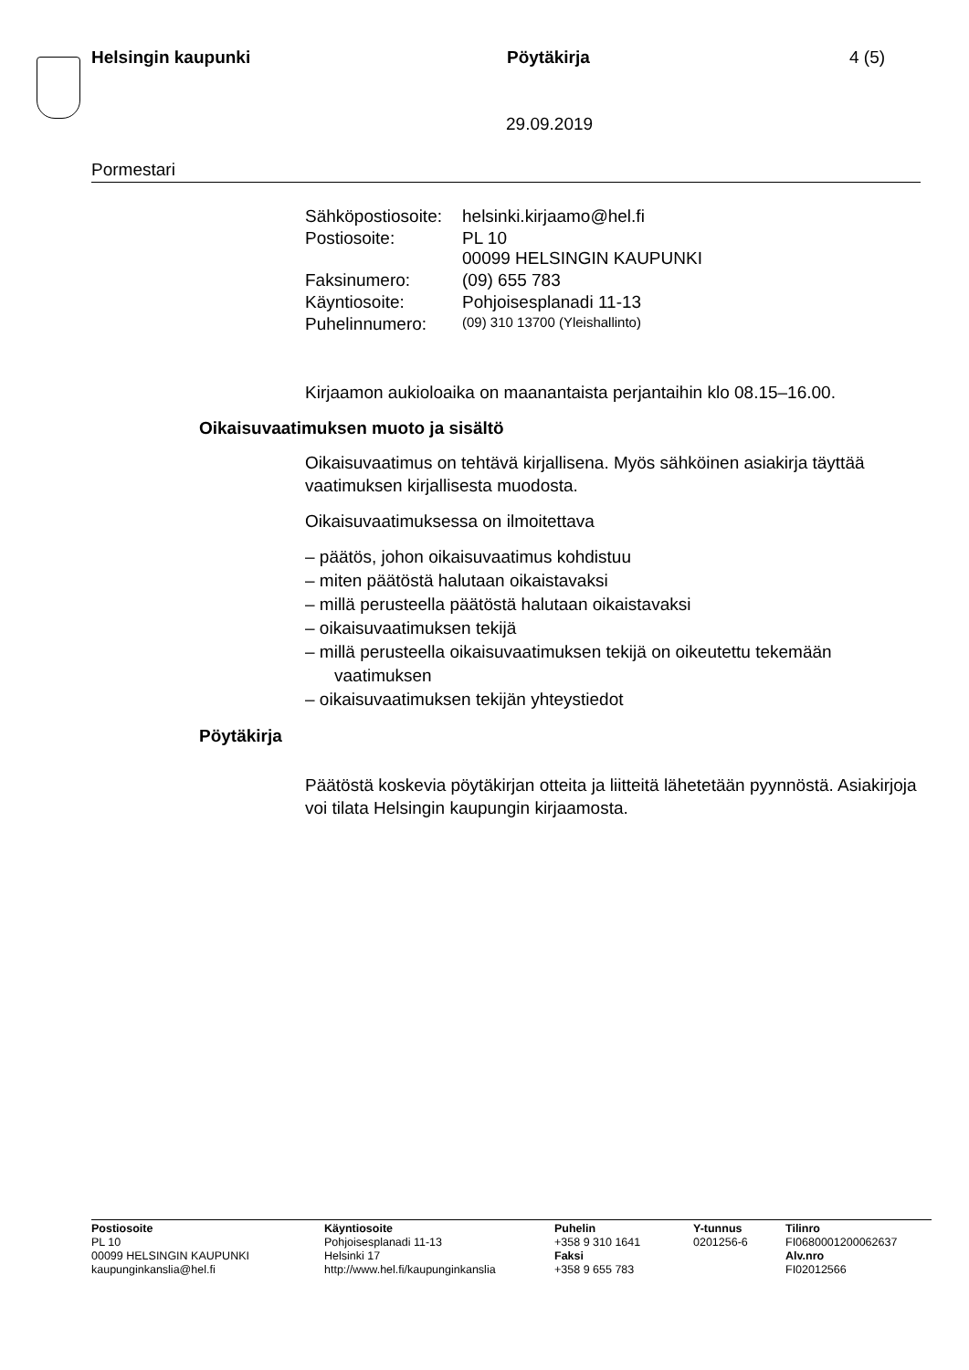Helsingin kaupunki Pöytäkirja 4 (5)
29.09.2019
Pormestari
| Sähköpostiosoite: | helsinki.kirjaamo@hel.fi |
| Postiosoite: | PL 10 00099 HELSINGIN KAUPUNKI |
| Faksinumero: | (09) 655 783 |
| Käyntiosoite: | Pohjoisesplanadi 11-13 |
| Puhelinnumero: | (09) 310 13700 (Yleishallinto) |
Kirjaamon aukioloaika on maanantaista perjantaihin klo 08.15–16.00.
Oikaisuvaatimuksen muoto ja sisältö
Oikaisuvaatimus on tehtävä kirjallisena. Myös sähköinen asiakirja täyttää vaatimuksen kirjallisesta muodosta.
Oikaisuvaatimuksessa on ilmoitettava
– päätös, johon oikaisuvaatimus kohdistuu
– miten päätöstä halutaan oikaistavaksi
– millä perusteella päätöstä halutaan oikaistavaksi
– oikaisuvaatimuksen tekijä
– millä perusteella oikaisuvaatimuksen tekijä on oikeutettu tekemään vaatimuksen
– oikaisuvaatimuksen tekijän yhteystiedot
Pöytäkirja
Päätöstä koskevia pöytäkirjan otteita ja liitteitä lähetetään pyynnöstä. Asiakirjoja voi tilata Helsingin kaupungin kirjaamosta.
Postiosoite
PL 10
00099 HELSINGIN KAUPUNKI
kaupunginkanslia@hel.fi
Käyntiosoite
Pohjoisesplanadi 11-13
Helsinki 17
http://www.hel.fi/kaupunginkanslia
Puhelin
+358 9 310 1641
Faksi
+358 9 655 783
Y-tunnus
0201256-6
Tilinro
FI0680001200062637
Alv.nro
FI02012566